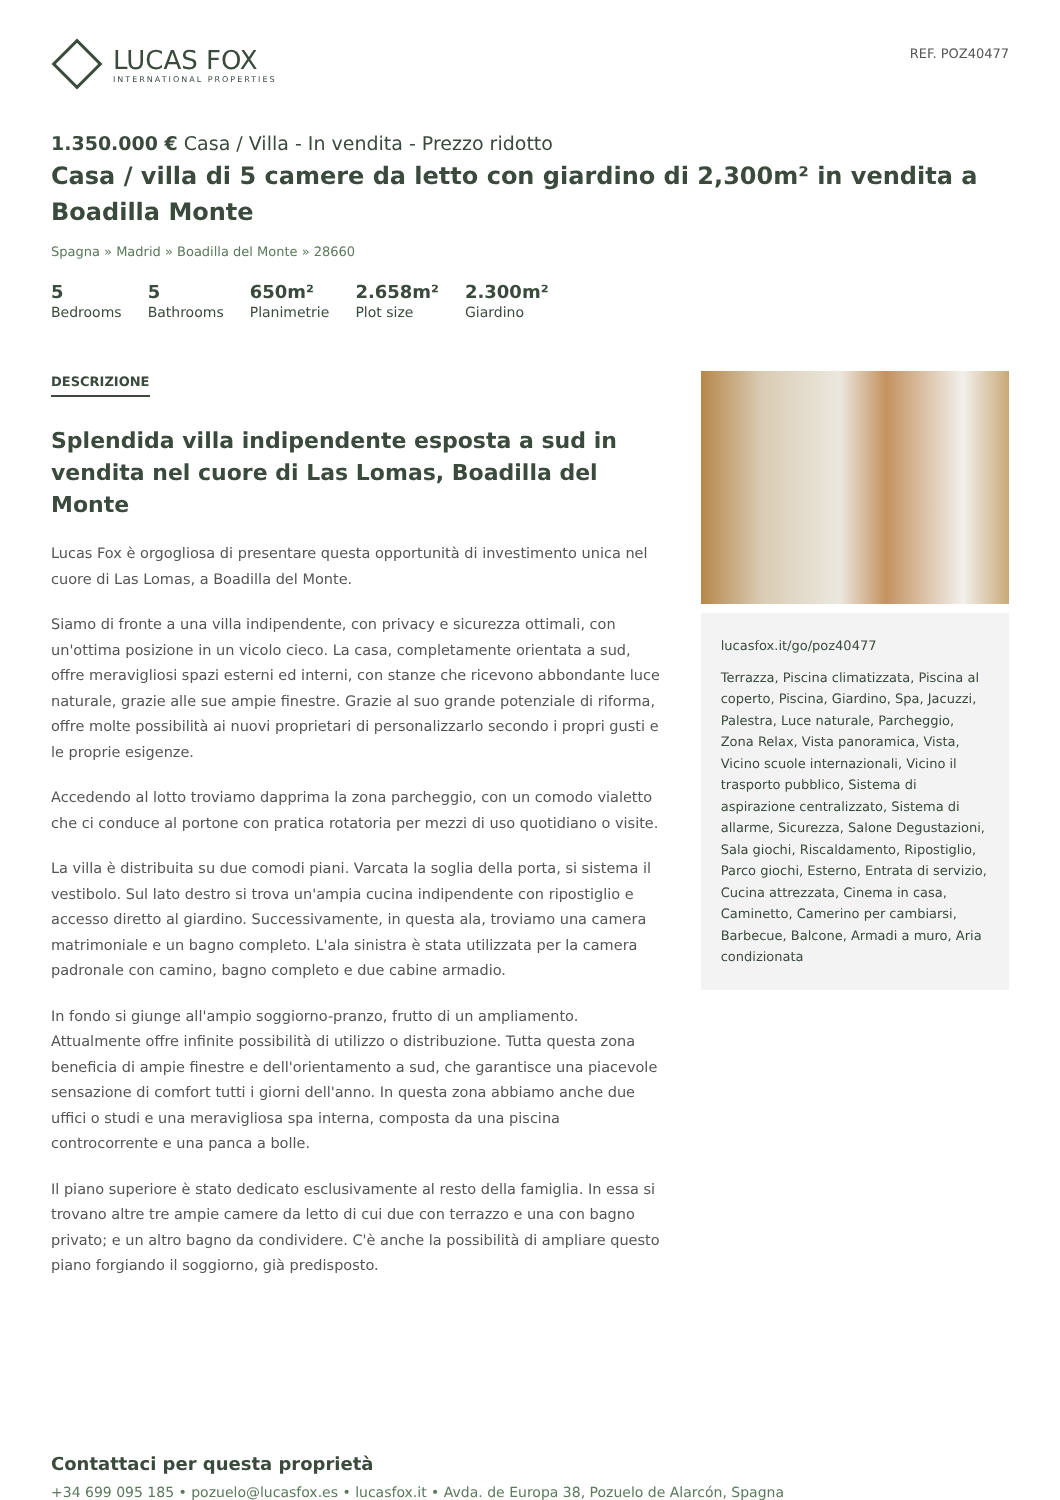LUCAS FOX
INTERNATIONAL PROPERTIES
REF. POZ40477
1.350.000 € Casa / Villa - In vendita - Prezzo ridotto
Casa / villa di 5 camere da letto con giardino di 2,300m² in vendita a Boadilla Monte
Spagna » Madrid » Boadilla del Monte » 28660
5
Bedrooms
5
Bathrooms
650m²
Planimetrie
2.658m²
Plot size
2.300m²
Giardino
DESCRIZIONE
Splendida villa indipendente esposta a sud in vendita nel cuore di Las Lomas, Boadilla del Monte
Lucas Fox è orgogliosa di presentare questa opportunità di investimento unica nel cuore di Las Lomas, a Boadilla del Monte.
Siamo di fronte a una villa indipendente, con privacy e sicurezza ottimali, con un'ottima posizione in un vicolo cieco. La casa, completamente orientata a sud, offre meravigliosi spazi esterni ed interni, con stanze che ricevono abbondante luce naturale, grazie alle sue ampie finestre. Grazie al suo grande potenziale di riforma, offre molte possibilità ai nuovi proprietari di personalizzarlo secondo i propri gusti e le proprie esigenze.
Accedendo al lotto troviamo dapprima la zona parcheggio, con un comodo vialetto che ci conduce al portone con pratica rotatoria per mezzi di uso quotidiano o visite.
La villa è distribuita su due comodi piani. Varcata la soglia della porta, si sistema il vestibolo. Sul lato destro si trova un'ampia cucina indipendente con ripostiglio e accesso diretto al giardino. Successivamente, in questa ala, troviamo una camera matrimoniale e un bagno completo. L'ala sinistra è stata utilizzata per la camera padronale con camino, bagno completo e due cabine armadio.
In fondo si giunge all'ampio soggiorno-pranzo, frutto di un ampliamento. Attualmente offre infinite possibilità di utilizzo o distribuzione. Tutta questa zona beneficia di ampie finestre e dell'orientamento a sud, che garantisce una piacevole sensazione di comfort tutti i giorni dell'anno. In questa zona abbiamo anche due uffici o studi e una meravigliosa spa interna, composta da una piscina controcorrente e una panca a bolle.
Il piano superiore è stato dedicato esclusivamente al resto della famiglia. In essa si trovano altre tre ampie camere da letto di cui due con terrazzo e una con bagno privato; e un altro bagno da condividere. C'è anche la possibilità di ampliare questo piano forgiando il soggiorno, già predisposto.
lucasfox.it/go/poz40477
Terrazza, Piscina climatizzata, Piscina al coperto, Piscina, Giardino, Spa, Jacuzzi, Palestra, Luce naturale, Parcheggio, Zona Relax, Vista panoramica, Vista, Vicino scuole internazionali, Vicino il trasporto pubblico, Sistema di aspirazione centralizzato, Sistema di allarme, Sicurezza, Salone Degustazioni, Sala giochi, Riscaldamento, Ripostiglio, Parco giochi, Esterno, Entrata di servizio, Cucina attrezzata, Cinema in casa, Caminetto, Camerino per cambiarsi, Barbecue, Balcone, Armadi a muro, Aria condizionata
Contattaci per questa proprietà
+34 699 095 185 • pozuelo@lucasfox.es • lucasfox.it • Avda. de Europa 38, Pozuelo de Alarcón, Spagna